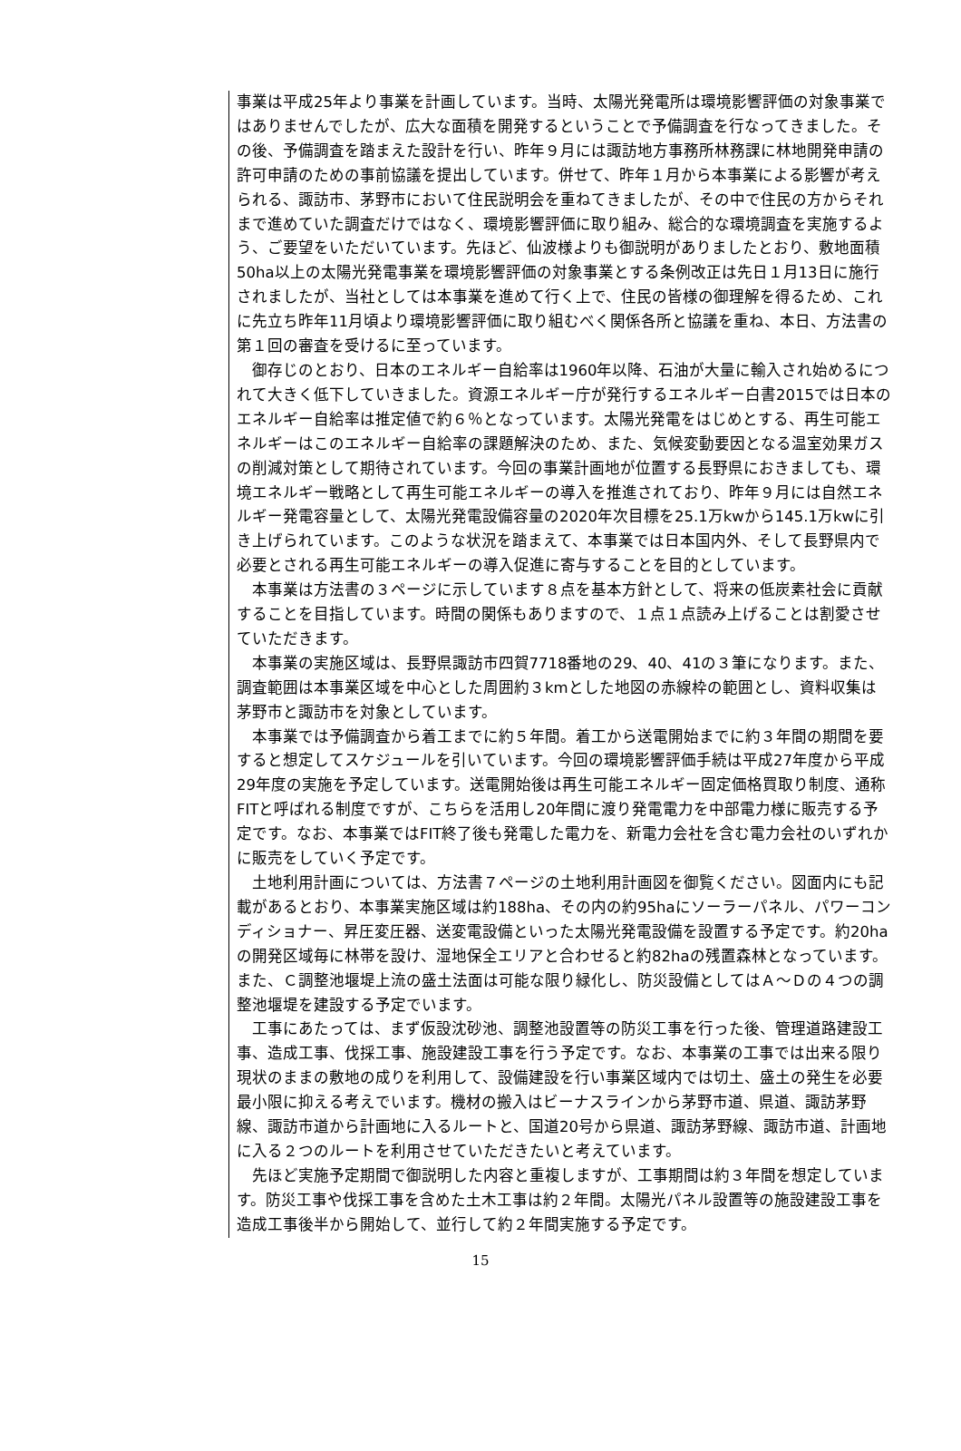事業は平成25年より事業を計画しています。当時、太陽光発電所は環境影響評価の対象事業ではありませんでしたが、広大な面積を開発するということで予備調査を行なってきました。その後、予備調査を踏まえた設計を行い、昨年９月には諏訪地方事務所林務課に林地開発申請の許可申請のための事前協議を提出しています。併せて、昨年１月から本事業による影響が考えられる、諏訪市、茅野市において住民説明会を重ねてきましたが、その中で住民の方からそれまで進めていた調査だけではなく、環境影響評価に取り組み、総合的な環境調査を実施するよう、ご要望をいただいています。先ほど、仙波様よりも御説明がありましたとおり、敷地面積50ha以上の太陽光発電事業を環境影響評価の対象事業とする条例改正は先日１月13日に施行されましたが、当社としては本事業を進めて行く上で、住民の皆様の御理解を得るため、これに先立ち昨年11月頃より環境影響評価に取り組むべく関係各所と協議を重ね、本日、方法書の第１回の審査を受けるに至っています。
御存じのとおり、日本のエネルギー自給率は1960年以降、石油が大量に輸入され始めるにつれて大きく低下していきました。資源エネルギー庁が発行するエネルギー白書2015では日本のエネルギー自給率は推定値で約６％となっています。太陽光発電をはじめとする、再生可能エネルギーはこのエネルギー自給率の課題解決のため、また、気候変動要因となる温室効果ガスの削減対策として期待されています。今回の事業計画地が位置する長野県におきましても、環境エネルギー戦略として再生可能エネルギーの導入を推進されており、昨年９月には自然エネルギー発電容量として、太陽光発電設備容量の2020年次目標を25.1万kwから145.1万kwに引き上げられています。このような状況を踏まえて、本事業では日本国内外、そして長野県内で必要とされる再生可能エネルギーの導入促進に寄与することを目的としています。
本事業は方法書の３ページに示しています８点を基本方針として、将来の低炭素社会に貢献することを目指しています。時間の関係もありますので、１点１点読み上げることは割愛させていただきます。
本事業の実施区域は、長野県諏訪市四賀7718番地の29、40、41の３筆になります。また、調査範囲は本事業区域を中心とした周囲約３kmとした地図の赤線枠の範囲とし、資料収集は茅野市と諏訪市を対象としています。
本事業では予備調査から着工までに約５年間。着工から送電開始までに約３年間の期間を要すると想定してスケジュールを引いています。今回の環境影響評価手続は平成27年度から平成29年度の実施を予定しています。送電開始後は再生可能エネルギー固定価格買取り制度、通称FITと呼ばれる制度ですが、こちらを活用し20年間に渡り発電電力を中部電力様に販売する予定です。なお、本事業ではFIT終了後も発電した電力を、新電力会社を含む電力会社のいずれかに販売をしていく予定です。
土地利用計画については、方法書７ページの土地利用計画図を御覧ください。図面内にも記載があるとおり、本事業実施区域は約188ha、その内の約95haにソーラーパネル、パワーコンディショナー、昇圧変圧器、送変電設備といった太陽光発電設備を設置する予定です。約20haの開発区域毎に林帯を設け、湿地保全エリアと合わせると約82haの残置森林となっています。また、Ｃ調整池堰堤上流の盛土法面は可能な限り緑化し、防災設備としてはＡ～Ｄの４つの調整池堰堤を建設する予定でいます。
工事にあたっては、まず仮設沈砂池、調整池設置等の防災工事を行った後、管理道路建設工事、造成工事、伐採工事、施設建設工事を行う予定です。なお、本事業の工事では出来る限り現状のままの敷地の成りを利用して、設備建設を行い事業区域内では切土、盛土の発生を必要最小限に抑える考えでいます。機材の搬入はビーナスラインから茅野市道、県道、諏訪茅野線、諏訪市道から計画地に入るルートと、国道20号から県道、諏訪茅野線、諏訪市道、計画地に入る２つのルートを利用させていただきたいと考えています。
先ほど実施予定期間で御説明した内容と重複しますが、工事期間は約３年間を想定しています。防災工事や伐採工事を含めた土木工事は約２年間。太陽光パネル設置等の施設建設工事を造成工事後半から開始して、並行して約２年間実施する予定です。
15